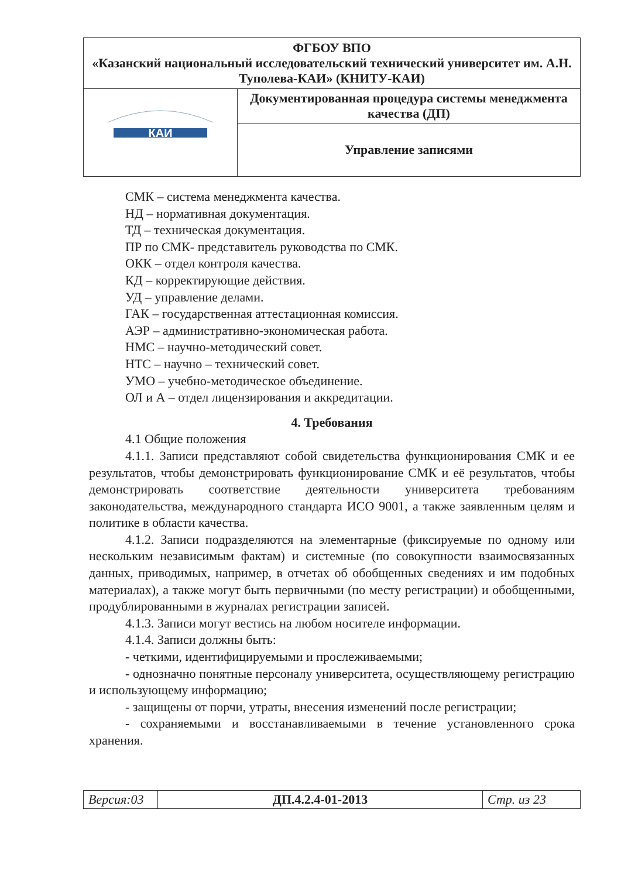| ФГБОУ ВПО «Казанский национальный исследовательский технический университет им. А.Н. Туполева-КАИ» (КНИТУ-КАИ) | |
| КАИ | Документированная процедура системы менеджмента качества (ДП) |
| | Управление записями |
СМК – система менеджмента качества.
НД – нормативная документация.
ТД – техническая документация.
ПР по СМК- представитель руководства по СМК.
ОКК – отдел контроля качества.
КД – корректирующие действия.
УД – управление делами.
ГАК – государственная аттестационная комиссия.
АЭР – административно-экономическая работа.
НМС – научно-методический совет.
НТС – научно – технический совет.
УМО – учебно-методическое объединение.
ОЛ и А – отдел лицензирования и аккредитации.
4. Требования
4.1 Общие положения
4.1.1. Записи представляют собой свидетельства функционирования СМК и ее результатов, чтобы демонстрировать функционирование СМК и её результатов, чтобы демонстрировать соответствие деятельности университета требованиям законодательства, международного стандарта ИСО 9001, а также заявленным целям и политике в области качества.
4.1.2. Записи подразделяются на элементарные (фиксируемые по одному или нескольким независимым фактам) и системные (по совокупности взаимосвязанных данных, приводимых, например, в отчетах об обобщенных сведениях и им подобных материалах), а также могут быть первичными (по месту регистрации) и обобщенными, продублированными в журналах регистрации записей.
4.1.3. Записи могут вестись на любом носителе информации.
4.1.4. Записи должны быть:
- четкими, идентифицируемыми и прослеживаемыми;
- однозначно понятные персоналу университета, осуществляющему регистрацию и использующему информацию;
- защищены от порчи, утраты, внесения изменений после регистрации;
- сохраняемыми и восстанавливаемыми в течение установленного срока хранения.
| Версия:03 | ДП.4.2.4-01-2013 | Стр. из 23 |